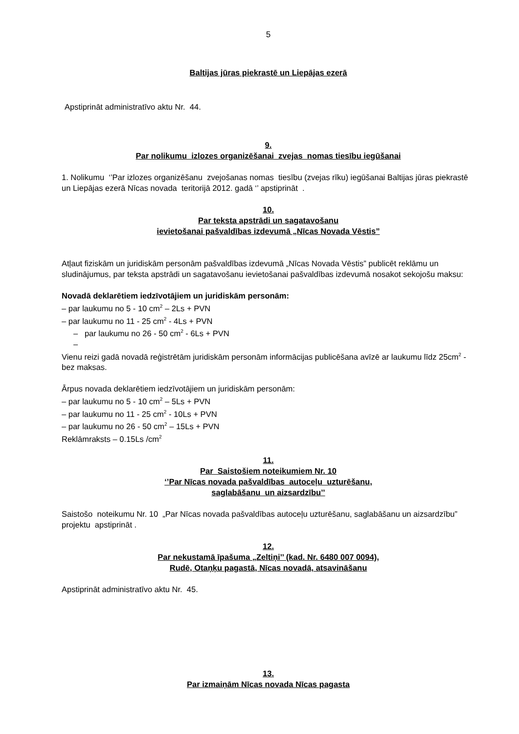5
Baltijas jūras piekrastē un Liepājas ezerā
Apstiprināt administratīvo aktu Nr. 44.
9.
Par nolikumu izlozes organizēšanai zvejas nomas tiesību iegūšanai
1. Nolikumu ‘’Par izlozes organizēšanu zvejošanas nomas tiesību (zvejas rīku) iegūšanai Baltijas jūras piekrastē un Liepājas ezerā Nīcas novada teritorijā 2012. gadā ‘’ apstiprināt .
10.
Par teksta apstrādi un sagatavošanu
ievietošanai pašvaldības izdevumā „Nīcas Novada Vēstis”
Atļaut fiziskām un juridiskām personām pašvaldības izdevumā „Nīcas Novada Vēstis” publicēt reklāmu un sludinājumus, par teksta apstrādi un sagatavošanu ievietošanai pašvaldības izdevumā nosakot sekojošu maksu:
Novadā deklarētiem iedzīvotājiem un juridiskām personām:
– par laukumu no 5 - 10 cm<sup>2</sup> – 2Ls + PVN
– par laukumu no 11 - 25 cm<sup>2</sup> - 4Ls + PVN
– par laukumu no 26 - 50 cm<sup>2</sup> - 6Ls + PVN
–
Vienu reizi gadā novadā reģistrētām juridiskām personām informācijas publicēšana avīzē ar laukumu līdz 25cm<sup>2</sup> - bez maksas.
Ārpus novada deklarētiem iedzīvotājiem un juridiskām personām:
– par laukumu no 5 - 10 cm<sup>2</sup> – 5Ls + PVN
– par laukumu no 11 - 25 cm<sup>2</sup> - 10Ls + PVN
– par laukumu no 26 - 50 cm<sup>2</sup> – 15Ls + PVN
Reklāmraksts – 0.15Ls /cm<sup>2</sup>
11.
Par Saistošiem noteikumiem Nr. 10
‘’Par Nīcas novada pašvaldības autoceļu uzturēšanu,
saglabāšanu un aizsardzību’’
Saistošo noteikumu Nr. 10 „Par Nīcas novada pašvaldības autoceļu uzturēšanu, saglabāšanu un aizsardzību” projektu apstiprināt .
12.
Par nekustamā īpašuma „Zeltiņi’’ (kad. Nr. 6480 007 0094),
Rudē, Otaņķu pagastā, Nīcas novadā, atsavināšanu
Apstiprināt administratīvo aktu Nr. 45.
13.
Par izmaiņām Nīcas novada Nīcas pagasta